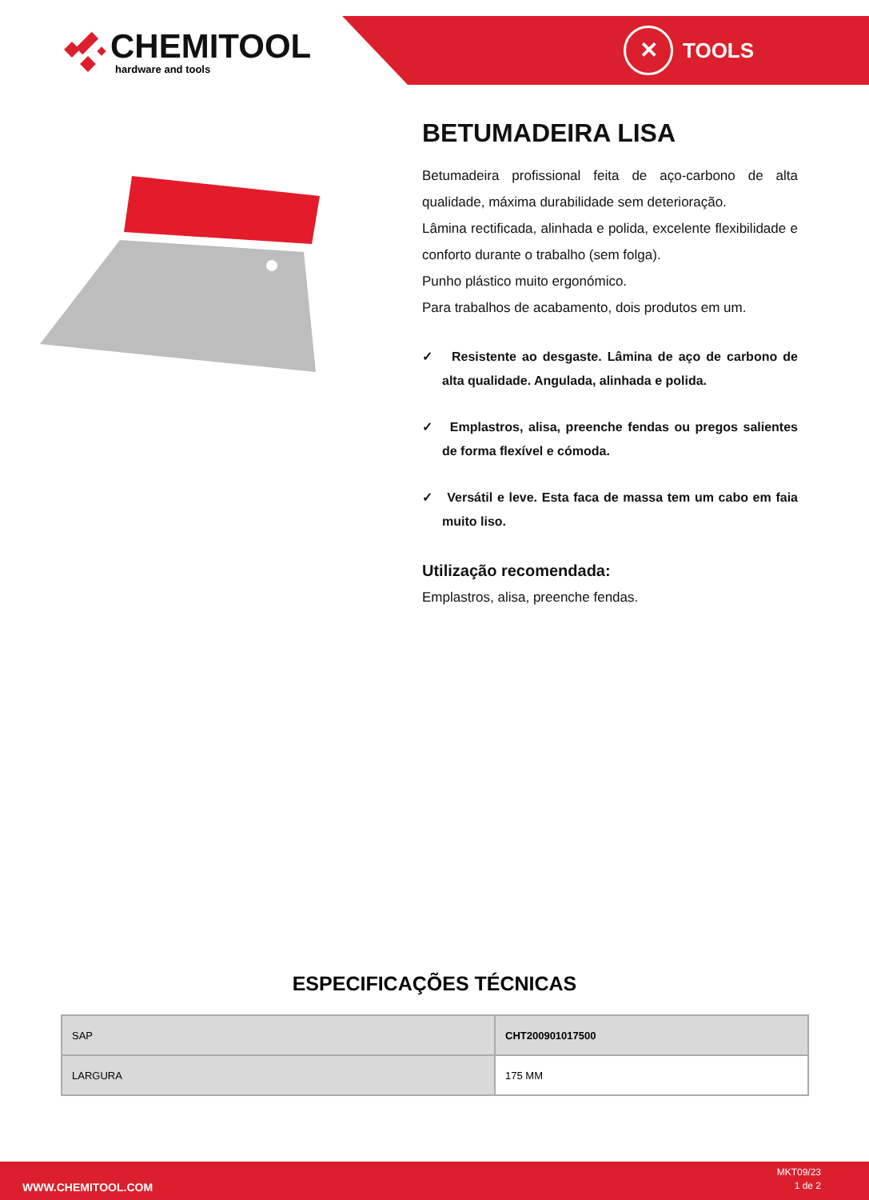CHEMITOOL
hardware and tools
✕
TOOLS
BETUMADEIRA LISA
Betumadeira profissional feita de aço-carbono de alta qualidade, máxima durabilidade sem deterioração.
Lâmina rectificada, alinhada e polida, excelente flexibilidade e conforto durante o trabalho (sem folga).
Punho plástico muito ergonómico.
Para trabalhos de acabamento, dois produtos em um.
✓ Resistente ao desgaste. Lâmina de aço de carbono de alta qualidade. Angulada, alinhada e polida.
✓ Emplastros, alisa, preenche fendas ou pregos salientes de forma flexível e cómoda.
✓ Versátil e leve. Esta faca de massa tem um cabo em faia muito liso.
Utilização recomendada:
Emplastros, alisa, preenche fendas.
ESPECIFICAÇÕES TÉCNICAS
| SAP | CHT200901017500 |
| LARGURA | 175 MM |
WWW.CHEMITOOL.COM
MKT09/23
1 de 2